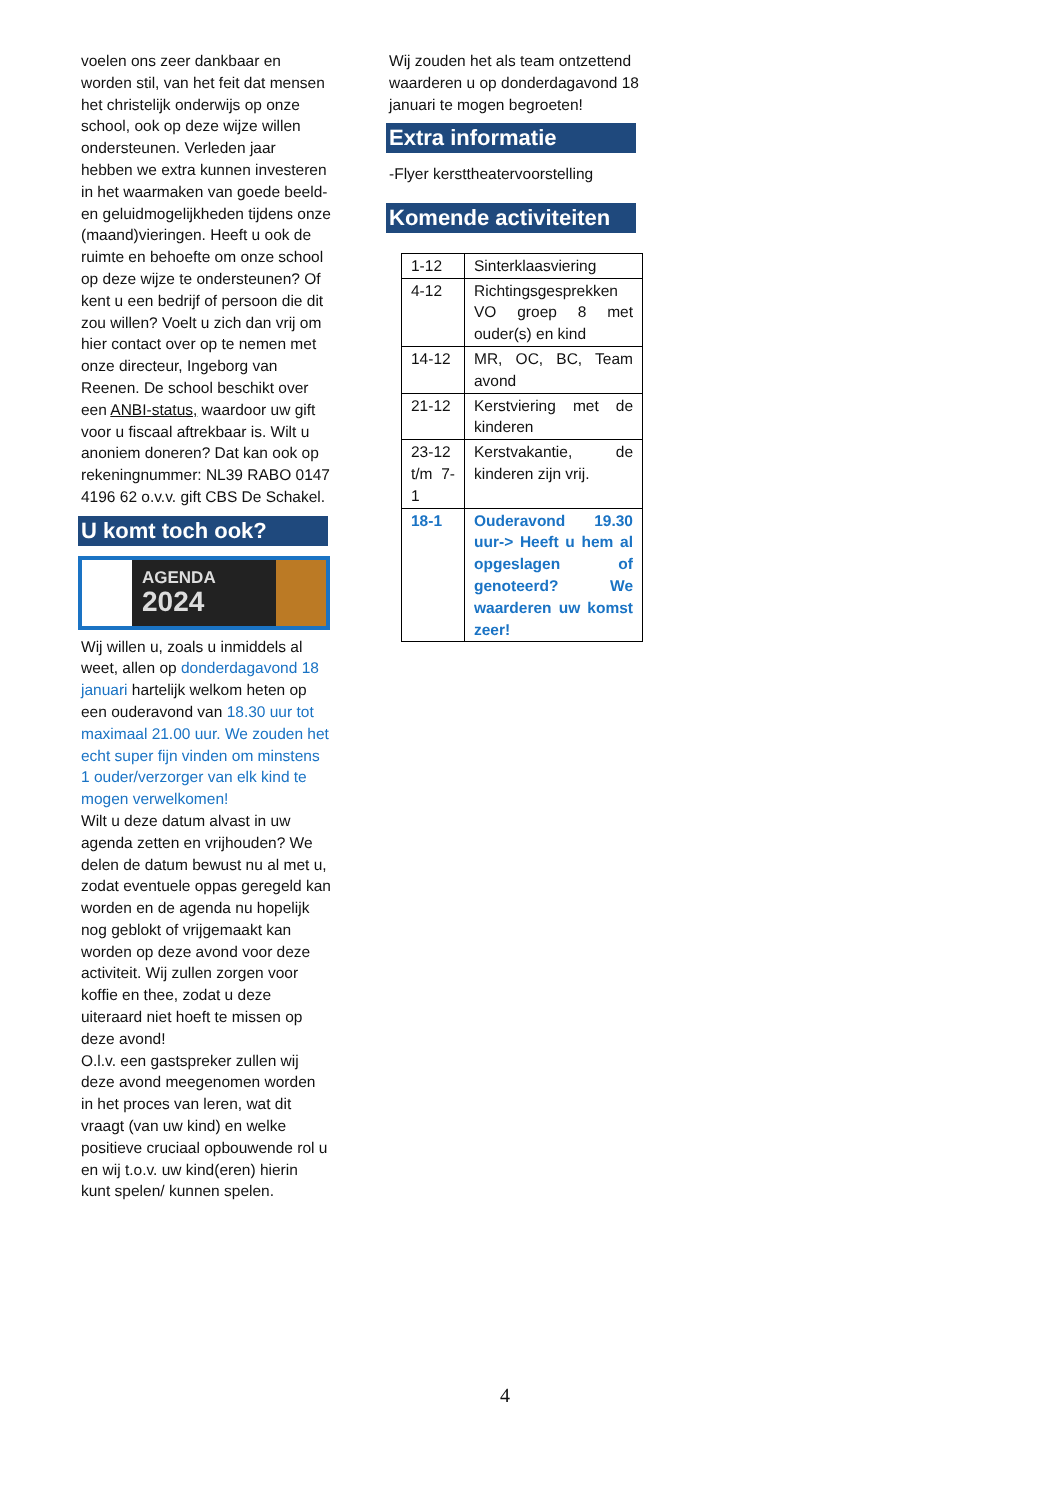voelen ons zeer dankbaar en worden stil, van het feit dat mensen het christelijk onderwijs op onze school, ook op deze wijze willen ondersteunen. Verleden jaar hebben we extra kunnen investeren in het waarmaken van goede beeld- en geluidmogelijkheden tijdens onze (maand)vieringen. Heeft u ook de ruimte en behoefte om onze school op deze wijze te ondersteunen? Of kent u een bedrijf of persoon die dit zou willen? Voelt u zich dan vrij om hier contact over op te nemen met onze directeur, Ingeborg van Reenen. De school beschikt over een ANBI-status, waardoor uw gift voor u fiscaal aftrekbaar is. Wilt u anoniem doneren? Dat kan ook op rekeningnummer: NL39 RABO 0147 4196 62 o.v.v. gift CBS De Schakel.
U komt toch ook?
AGENDA
2024
Wij willen u, zoals u inmiddels al weet, allen op donderdagavond 18 januari hartelijk welkom heten op een ouderavond van 18.30 uur tot maximaal 21.00 uur. We zouden het echt super fijn vinden om minstens 1 ouder/verzorger van elk kind te mogen verwelkomen!
Wilt u deze datum alvast in uw agenda zetten en vrijhouden? We delen de datum bewust nu al met u, zodat eventuele oppas geregeld kan worden en de agenda nu hopelijk nog geblokt of vrijgemaakt kan worden op deze avond voor deze activiteit. Wij zullen zorgen voor koffie en thee, zodat u deze uiteraard niet hoeft te missen op deze avond!
O.l.v. een gastspreker zullen wij deze avond meegenomen worden in het proces van leren, wat dit vraagt (van uw kind) en welke positieve cruciaal opbouwende rol u en wij t.o.v. uw kind(eren) hierin kunt spelen/ kunnen spelen.
Wij zouden het als team ontzettend waarderen u op donderdagavond 18 januari te mogen begroeten!
Extra informatie
-Flyer kersttheatervoorstelling
Komende activiteiten
| 1-12 | Sinterklaasviering |
| 4-12 | Richtingsgesprekken VO groep 8 met ouder(s) en kind |
| 14-12 | MR, OC, BC, Team avond |
| 21-12 | Kerstviering met de kinderen |
| 23-12 t/m 7-1 | Kerstvakantie, de kinderen zijn vrij. |
| 18-1 | Ouderavond 19.30 uur-> Heeft u hem al opgeslagen of genoteerd? We waarderen uw komst zeer! |
4